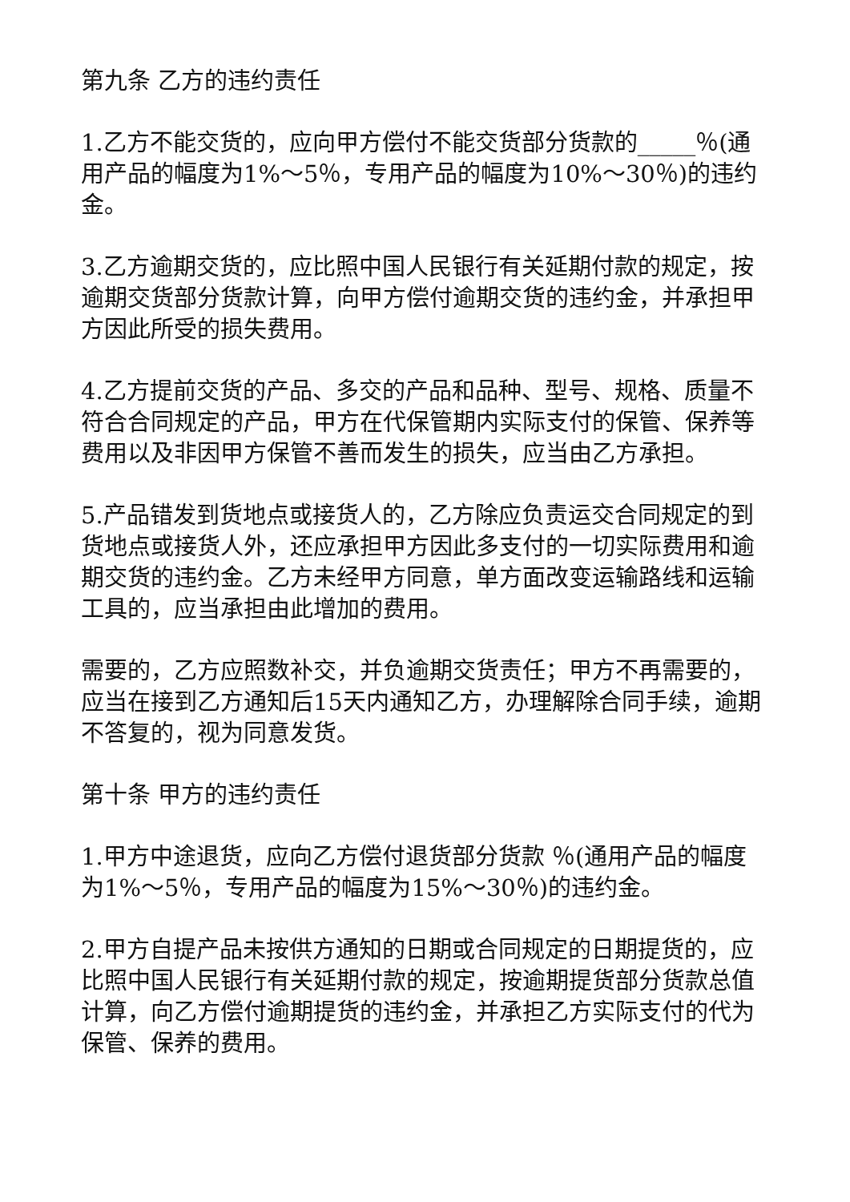第九条 乙方的违约责任
1.乙方不能交货的，应向甲方偿付不能交货部分货款的_____％(通用产品的幅度为1%～5％，专用产品的幅度为10%～30％)的违约金。
3.乙方逾期交货的，应比照中国人民银行有关延期付款的规定，按逾期交货部分货款计算，向甲方偿付逾期交货的违约金，并承担甲方因此所受的损失费用。
4.乙方提前交货的产品、多交的产品和品种、型号、规格、质量不符合合同规定的产品，甲方在代保管期内实际支付的保管、保养等费用以及非因甲方保管不善而发生的损失，应当由乙方承担。
5.产品错发到货地点或接货人的，乙方除应负责运交合同规定的到货地点或接货人外，还应承担甲方因此多支付的一切实际费用和逾期交货的违约金。乙方未经甲方同意，单方面改变运输路线和运输工具的，应当承担由此增加的费用。
需要的，乙方应照数补交，并负逾期交货责任；甲方不再需要的，应当在接到乙方通知后15天内通知乙方，办理解除合同手续，逾期不答复的，视为同意发货。
第十条 甲方的违约责任
1.甲方中途退货，应向乙方偿付退货部分货款 ％(通用产品的幅度为1%～5％，专用产品的幅度为15%～30％)的违约金。
2.甲方自提产品未按供方通知的日期或合同规定的日期提货的，应比照中国人民银行有关延期付款的规定，按逾期提货部分货款总值计算，向乙方偿付逾期提货的违约金，并承担乙方实际支付的代为保管、保养的费用。